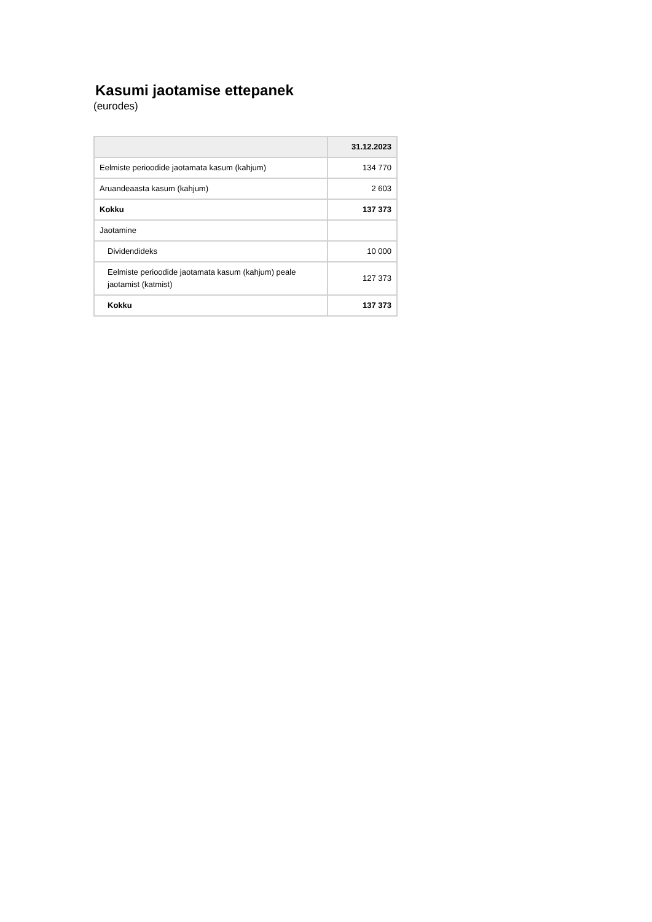Kasumi jaotamise ettepanek
(eurodes)
| | 31.12.2023 |
| --- | --- |
| Eelmiste perioodide jaotamata kasum (kahjum) | 134 770 |
| Aruandeaasta kasum (kahjum) | 2 603 |
| Kokku | 137 373 |
| Jaotamine | |
| Dividendideks | 10 000 |
| Eelmiste perioodide jaotamata kasum (kahjum) peale jaotamist (katmist) | 127 373 |
| Kokku | 137 373 |